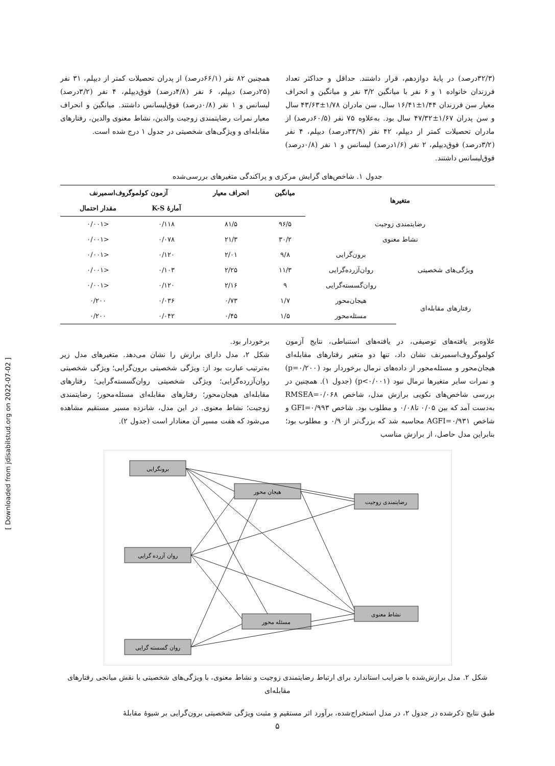[ Downloaded from jdisabilstud.org on 2022-07-02 ]
(۳۲/۳درصد) در پایهٔ دوازدهم، قرار داشتند. حداقل و حداکثر تعداد فرزندان خانواده ۱ و ۶ نفر با میانگین ۳/۲ نفر و میانگین و انحراف معیار سن فرزندان ۱/۴۴±۱۶/۴۱ سال، سن مادران ۱/۷۸±۴۳/۶۳ سال و سن پدران ۱/۶۷±۴۷/۳۲ سال بود. به‌علاوه ۷۵ نفر (۶۰/۵درصد) از مادران تحصیلات کمتر از دیپلم، ۴۲ نفر (۳۳/۹درصد) دیپلم، ۴ نفر (۳/۲درصد) فوق‌دیپلم، ۲ نفر (۱/۶درصد) لیسانس و ۱ نفر (۰/۸درصد) فوق‌لیسانس داشتند.
همچنین ۸۲ نفر (۶۶/۱درصد) از پدران تحصیلات کمتر از دیپلم، ۳۱ نفر (۲۵درصد) دیپلم، ۶ نفر (۴/۸درصد) فوق‌دیپلم، ۴ نفر (۳/۲درصد) لیسانس و ۱ نفر (۰/۸درصد) فوق‌لیسانس داشتند. میانگین و انحراف معیار نمرات رضایتمندی زوجیت والدین، نشاط معنوی والدین، رفتارهای مقابله‌ای و ویژگی‌های شخصیتی در جدول ۱ درج شده است.
جدول ۱. شاخص‌های گرایش مرکزی و پراکندگی متغیرهای بررسی‌شده
| متغیرها | | میانگین | انحراف معیار | آزمون کولموگروف‌اسمیرنف | |
| --- | --- | --- | --- | --- | --- |
| | | | | آمارهٔ K-S | مقدار احتمال |
| رضایتمندی زوجیت | | ۹۶/۵ | ۸۱/۵ | ۰/۱۱۸ | <۰/۰۰۱ |
| نشاط معنوی | | ۳۰/۲ | ۲۱/۳ | ۰/۰۷۸ | <۰/۰۰۱ |
| ویژگی‌های شخصیتی | برون‌گرایی | ۹/۸ | ۲/۰۱ | ۰/۱۲۰ | <۰/۰۰۱ |
| | روان‌آزرده‌گرایی | ۱۱/۳ | ۲/۲۵ | ۰/۱۰۳ | <۰/۰۰۱ |
| | روان‌گسسته‌گرایی | ۹ | ۲/۱۶ | ۰/۱۲۰ | <۰/۰۰۱ |
| رفتارهای مقابله‌ای | هیجان‌محور | ۱/۷ | ۰/۷۳ | ۰/۰۳۶ | ۰/۲۰۰ |
| | مسئله‌محور | ۱/۵ | ۰/۴۵ | ۰/۰۴۲ | ۰/۲۰۰ |
علاوه‌بر یافته‌های توصیفی، در یافته‌های استنباطی، نتایج آزمون کولموگروف‌اسمیرنف نشان داد، تنها دو متغیر رفتارهای مقابله‌ای هیجان‌محور و مسئله‌محور از داده‌های نرمال برخوردار بود (p=۰/۲۰۰) و نمرات سایر متغیرها نرمال نبود (p<۰/۰۰۱) (جدول ۱). همچنین در بررسی شاخص‌های نکویی برازش مدل، شاخص RMSEA=۰/۰۶۸ به‌دست آمد که بین ۰/۰۵ تا۰/۰۸ و مطلوب بود. شاخص GFI=۰/۹۹۳ و شاخص AGFI=۰/۹۳۱ محاسبه شد که بزرگ‌تر از ۰/۹ و مطلوب بود؛ بنابراین مدل حاصل، از برازش مناسب
برخوردار بود.
شکل ۲، مدل دارای برازش را نشان می‌دهد. متغیرهای مدل زیر به‌ترتیب عبارت بود از: ویژگی شخصیتی برون‌گرایی؛ ویژگی شخصیتی روان‌آزرده‌گرایی؛ ویژگی شخصیتی روان‌گسسته‌گرایی؛ رفتارهای مقابله‌ای هیجان‌محور؛ رفتارهای مقابله‌ای مسئله‌محور؛ رضایتمندی زوجیت؛ نشاط معنوی. در این مدل، شانزده مسیر مستقیم مشاهده می‌شود که هفت مسیر آن معنادار است (جدول ۲).
برونگرایی
روان آزرده گرایی
روان گسسته گرایی
هیجان محور
مسئله محور
رضایتمندی زوجیت
نشاط معنوی
شکل ۲. مدل برازش‌شده با ضرایب استاندارد برای ارتباط رضایتمندی زوجیت و نشاط معنوی، با ویژگی‌های شخصیتی با نقش میانجی رفتارهای مقابله‌ای
طبق نتایج ذکرشده در جدول ۲، در مدل استخراج‌شده، برآورد اثر مستقیم و مثبت ویژگی شخصیتی برون‌گرایی بر شیوهٔ مقابلهٔ
۵